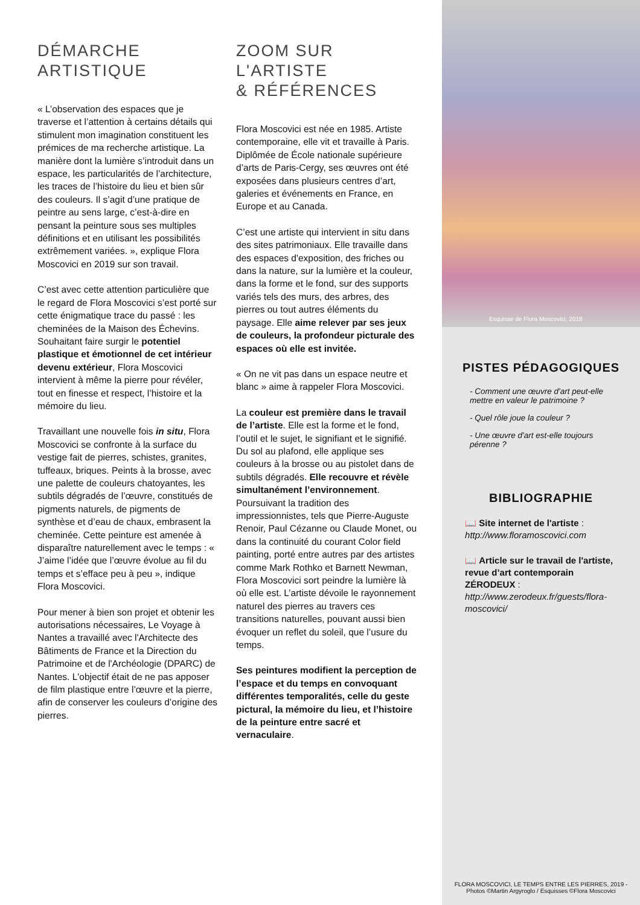DÉMARCHE
ARTISTIQUE
« L’observation des espaces que je traverse et l’attention à certains détails qui stimulent mon imagination constituent les prémices de ma recherche artistique. La manière dont la lumière s’introduit dans un espace, les particularités de l’architecture, les traces de l’histoire du lieu et bien sûr des couleurs. Il s’agit d’une pratique de peintre au sens large, c’est-à-dire en pensant la peinture sous ses multiples définitions et en utilisant les possibilités extrêmement variées. », explique Flora Moscovici en 2019 sur son travail.
C’est avec cette attention particulière que le regard de Flora Moscovici s’est porté sur cette énigmatique trace du passé : les cheminées de la Maison des Échevins. Souhaitant faire surgir le potentiel plastique et émotionnel de cet intérieur devenu extérieur, Flora Moscovici intervient à même la pierre pour révéler, tout en finesse et respect, l’histoire et la mémoire du lieu.
Travaillant une nouvelle fois in situ, Flora Moscovici se confronte à la surface du vestige fait de pierres, schistes, granites, tuffeaux, briques. Peints à la brosse, avec une palette de couleurs chatoyantes, les subtils dégradés de l’œuvre, constitués de pigments naturels, de pigments de synthèse et d’eau de chaux, embrasent la cheminée. Cette peinture est amenée à disparaître naturellement avec le temps : « J’aime l’idée que l’œuvre évolue au fil du temps et s’efface peu à peu », indique Flora Moscovici.
Pour mener à bien son projet et obtenir les autorisations nécessaires, Le Voyage à Nantes a travaillé avec l'Architecte des Bâtiments de France et la Direction du Patrimoine et de l'Archéologie (DPARC) de Nantes. L'objectif était de ne pas apposer de film plastique entre l’œuvre et la pierre, afin de conserver les couleurs d’origine des pierres.
ZOOM SUR
L'ARTISTE
& RÉFÉRENCES
Flora Moscovici est née en 1985. Artiste contemporaine, elle vit et travaille à Paris. Diplômée de École nationale supérieure d’arts de Paris-Cergy, ses œuvres ont été exposées dans plusieurs centres d’art, galeries et événements en France, en Europe et au Canada.
C’est une artiste qui intervient in situ dans des sites patrimoniaux. Elle travaille dans des espaces d'exposition, des friches ou dans la nature, sur la lumière et la couleur, dans la forme et le fond, sur des supports variés tels des murs, des arbres, des pierres ou tout autres éléments du paysage. Elle aime relever par ses jeux de couleurs, la profondeur picturale des espaces où elle est invitée.
« On ne vit pas dans un espace neutre et blanc » aime à rappeler Flora Moscovici.
La couleur est première dans le travail de l’artiste. Elle est la forme et le fond, l’outil et le sujet, le signifiant et le signifié. Du sol au plafond, elle applique ses couleurs à la brosse ou au pistolet dans de subtils dégradés. Elle recouvre et révèle simultanément l’environnement. Poursuivant la tradition des impressionnistes, tels que Pierre-Auguste Renoir, Paul Cézanne ou Claude Monet, ou dans la continuité du courant Color field painting, porté entre autres par des artistes comme Mark Rothko et Barnett Newman, Flora Moscovici sort peindre la lumière là où elle est. L’artiste dévoile le rayonnement naturel des pierres au travers ces transitions naturelles, pouvant aussi bien évoquer un reflet du soleil, que l’usure du temps.
Ses peintures modifient la perception de l’espace et du temps en convoquant différentes temporalités, celle du geste pictural, la mémoire du lieu, et l’histoire de la peinture entre sacré et vernaculaire.
Esquisse de Flora Moscovici, 2018
PISTES PÉDAGOGIQUES
- Comment une œuvre d'art peut-elle mettre en valeur le patrimoine ?
- Quel rôle joue la couleur ?
- Une œuvre d'art est-elle toujours pérenne ?
BIBLIOGRAPHIE
📖 Site internet de l'artiste :
http://www.floramoscovici.com
📖 Article sur le travail de l'artiste, revue d’art contemporain ZÉRODEUX : http://www.zerodeux.fr/guests/flora-moscovici/
FLORA MOSCOVICI, LE TEMPS ENTRE LES PIERRES, 2019 - Photos ©Martin Argyroglo / Esquisses ©Flora Moscovici